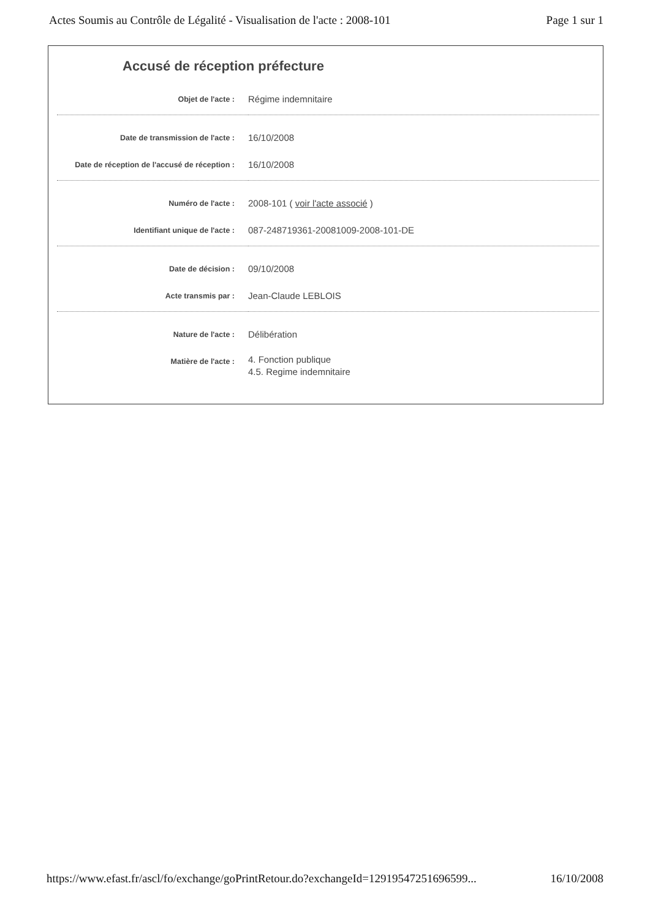Actes Soumis au Contrôle de Légalité - Visualisation de l'acte : 2008-101 Page 1 sur 1
Accusé de réception préfecture
| Objet de l'acte : | Régime indemnitaire |
| Date de transmission de l'acte : | 16/10/2008 |
| Date de réception de l'accusé de réception : | 16/10/2008 |
| Numéro de l'acte : | 2008-101 ( voir l'acte associé ) |
| Identifiant unique de l'acte : | 087-248719361-20081009-2008-101-DE |
| Date de décision : | 09/10/2008 |
| Acte transmis par : | Jean-Claude LEBLOIS |
| Nature de l'acte : | Délibération |
| Matière de l'acte : | 4. Fonction publique 4.5. Regime indemnitaire |
https://www.efast.fr/ascl/fo/exchange/goPrintRetour.do?exchangeId=12919547251696599... 16/10/2008